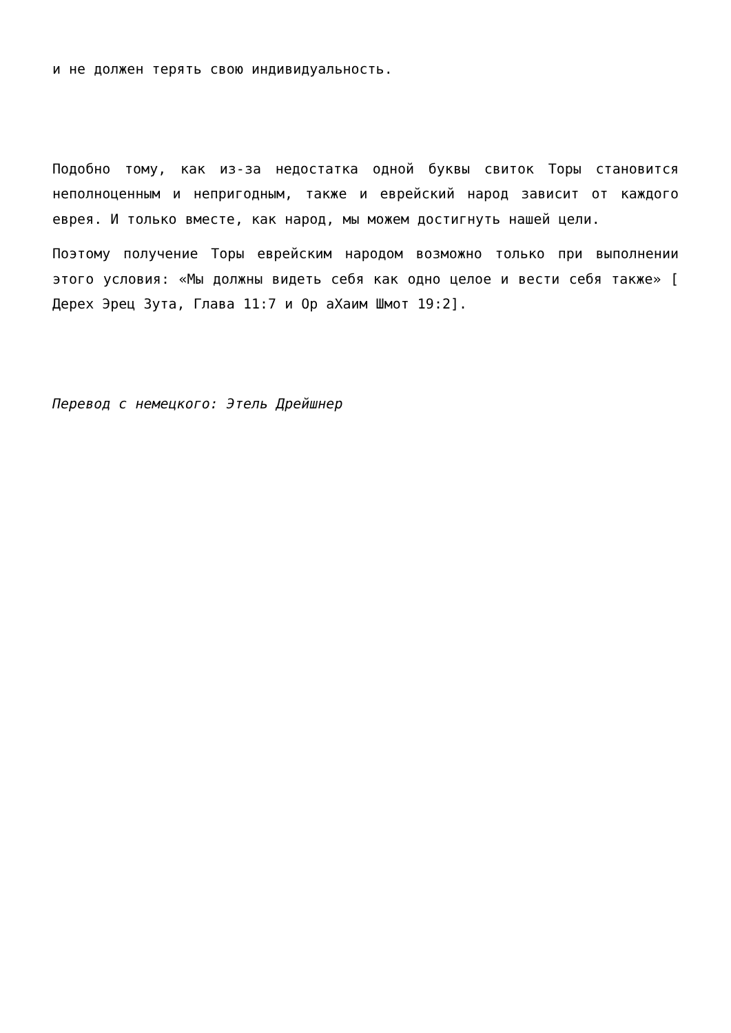и не должен терять свою индивидуальность.
Подобно тому, как из-за недостатка одной буквы свиток Торы становится неполноценным и непригодным, также и еврейский народ зависит от каждого еврея. И только вместе, как народ, мы можем достигнуть нашей цели.
Поэтому получение Торы еврейским народом возможно только при выполнении этого условия: «Мы должны видеть себя как одно целое и вести себя также» [ Дерех Эрец Зута, Глава 11:7 и Ор аХаим Шмот 19:2].
Перевод с немецкого: Этель Дрейшнер